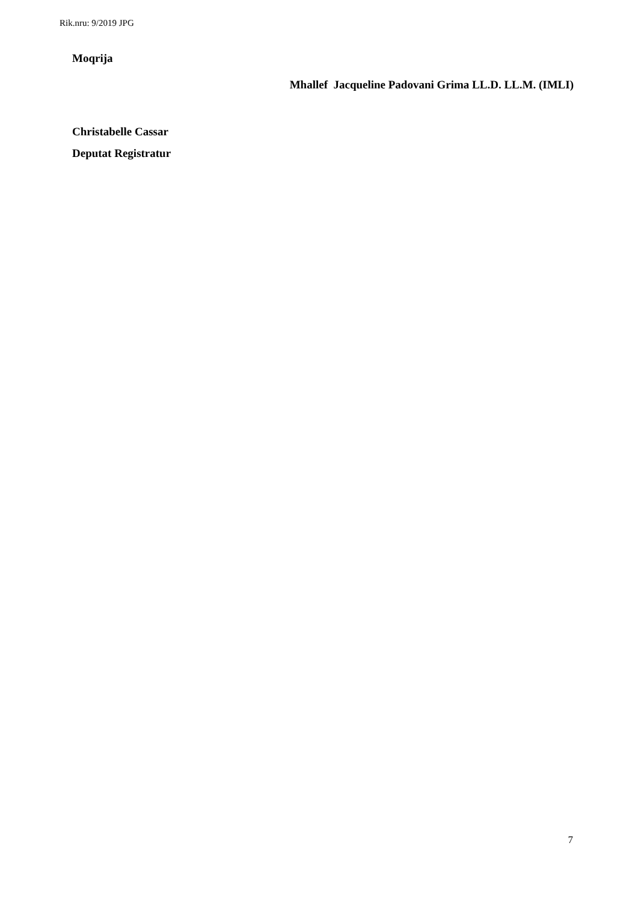Rik.nru: 9/2019 JPG
Moqrija
Mhallef Jacqueline Padovani Grima LL.D. LL.M. (IMLI)
Christabelle Cassar
Deputat Registratur
7